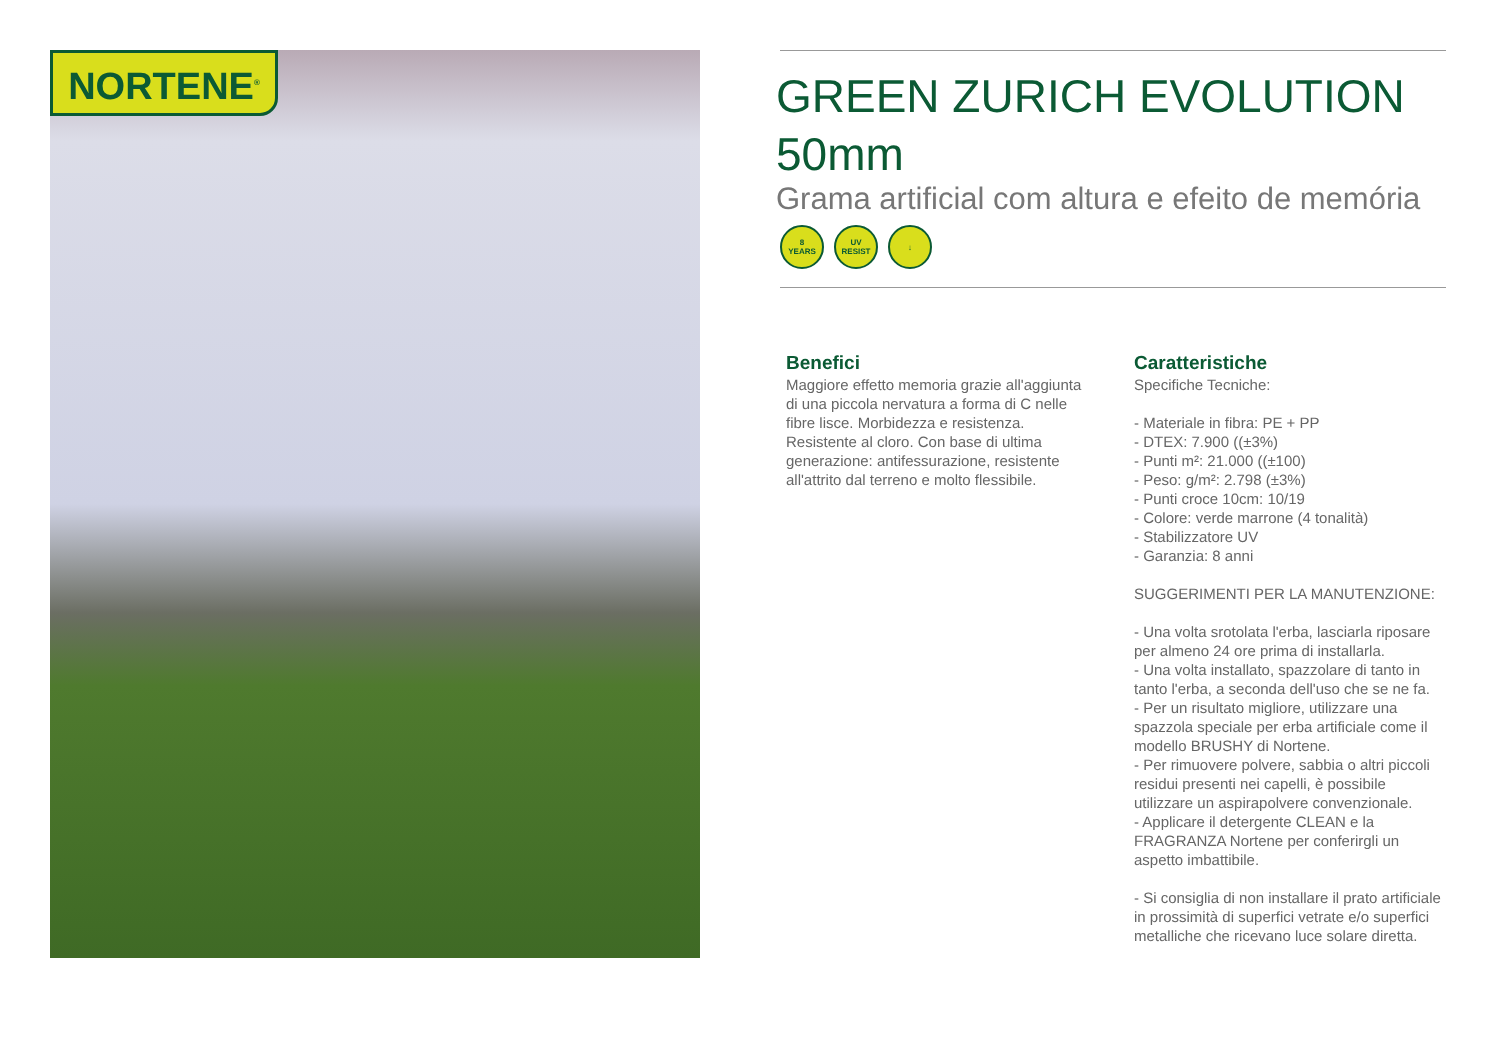NORTENE<sup>®</sup>
GREEN ZURICH EVOLUTION 50mm
Grama artificial com altura e efeito de memória
8
YEARS
UV
RESIST
↓
Benefici
Maggiore effetto memoria grazie all'aggiunta di una piccola nervatura a forma di C nelle fibre lisce. Morbidezza e resistenza. Resistente al cloro. Con base di ultima generazione: antifessurazione, resistente all'attrito dal terreno e molto flessibile.
Caratteristiche
Specifiche Tecniche:
- Materiale in fibra: PE + PP
- DTEX: 7.900 ((±3%)
- Punti m²: 21.000 ((±100)
- Peso: g/m²: 2.798 (±3%)
- Punti croce 10cm: 10/19
- Colore: verde marrone (4 tonalità)
- Stabilizzatore UV
- Garanzia: 8 anni
SUGGERIMENTI PER LA MANUTENZIONE:
- Una volta srotolata l'erba, lasciarla riposare per almeno 24 ore prima di installarla.
- Una volta installato, spazzolare di tanto in tanto l'erba, a seconda dell'uso che se ne fa.
- Per un risultato migliore, utilizzare una spazzola speciale per erba artificiale come il modello BRUSHY di Nortene.
- Per rimuovere polvere, sabbia o altri piccoli residui presenti nei capelli, è possibile utilizzare un aspirapolvere convenzionale.
- Applicare il detergente CLEAN e la FRAGRANZA Nortene per conferirgli un aspetto imbattibile.
- Si consiglia di non installare il prato artificiale in prossimità di superfici vetrate e/o superfici metalliche che ricevano luce solare diretta.